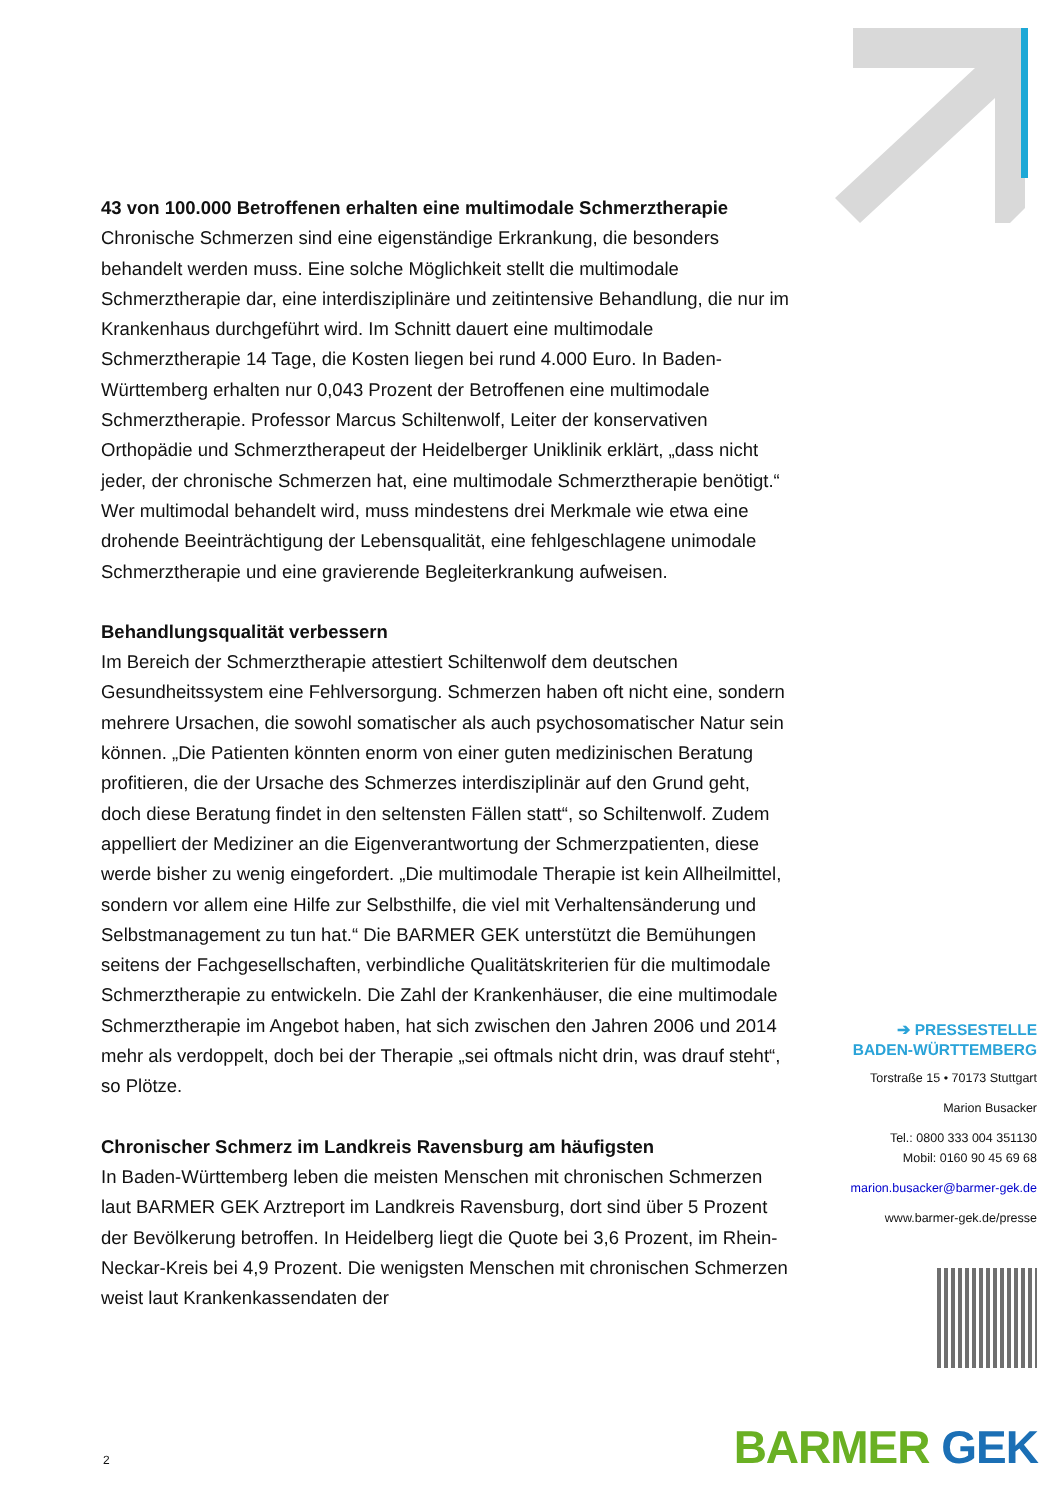43 von 100.000 Betroffenen erhalten eine multimodale Schmerztherapie
Chronische Schmerzen sind eine eigenständige Erkrankung, die besonders behandelt werden muss. Eine solche Möglichkeit stellt die multimodale Schmerztherapie dar, eine interdisziplinäre und zeitintensive Behandlung, die nur im Krankenhaus durchgeführt wird. Im Schnitt dauert eine multimodale Schmerztherapie 14 Tage, die Kosten liegen bei rund 4.000 Euro. In Baden-Württemberg erhalten nur 0,043 Prozent der Betroffenen eine multimodale Schmerztherapie. Professor Marcus Schiltenwolf, Leiter der konservativen Orthopädie und Schmerztherapeut der Heidelberger Uniklinik erklärt, „dass nicht jeder, der chronische Schmerzen hat, eine multimodale Schmerztherapie benötigt.“ Wer multimodal behandelt wird, muss mindestens drei Merkmale wie etwa eine drohende Beeinträchtigung der Lebensqualität, eine fehlgeschlagene unimodale Schmerztherapie und eine gravierende Begleiterkrankung aufweisen.
Behandlungsqualität verbessern
Im Bereich der Schmerztherapie attestiert Schiltenwolf dem deutschen Gesundheitssystem eine Fehlversorgung. Schmerzen haben oft nicht eine, sondern mehrere Ursachen, die sowohl somatischer als auch psychosomatischer Natur sein können. „Die Patienten könnten enorm von einer guten medizinischen Beratung profitieren, die der Ursache des Schmerzes interdisziplinär auf den Grund geht, doch diese Beratung findet in den seltensten Fällen statt“, so Schiltenwolf. Zudem appelliert der Mediziner an die Eigenverantwortung der Schmerzpatienten, diese werde bisher zu wenig eingefordert. „Die multimodale Therapie ist kein Allheilmittel, sondern vor allem eine Hilfe zur Selbsthilfe, die viel mit Verhaltensänderung und Selbstmanagement zu tun hat.“ Die BARMER GEK unterstützt die Bemühungen seitens der Fachgesellschaften, verbindliche Qualitätskriterien für die multimodale Schmerztherapie zu entwickeln. Die Zahl der Krankenhäuser, die eine multimodale Schmerztherapie im Angebot haben, hat sich zwischen den Jahren 2006 und 2014 mehr als verdoppelt, doch bei der Therapie „sei oftmals nicht drin, was drauf steht“, so Plötze.
Chronischer Schmerz im Landkreis Ravensburg am häufigsten
In Baden-Württemberg leben die meisten Menschen mit chronischen Schmerzen laut BARMER GEK Arztreport im Landkreis Ravensburg, dort sind über 5 Prozent der Bevölkerung betroffen. In Heidelberg liegt die Quote bei 3,6 Prozent, im Rhein-Neckar-Kreis bei 4,9 Prozent. Die wenigsten Menschen mit chronischen Schmerzen weist laut Krankenkassendaten der
➔ PRESSESTELLE
BADEN-WÜRTTEMBERG
Torstraße 15 • 70173 Stuttgart
Marion Busacker
Tel.: 0800 333 004 351130
Mobil: 0160 90 45 69 68
marion.busacker@barmer-gek.de
www.barmer-gek.de/presse
2 BARMER GEK